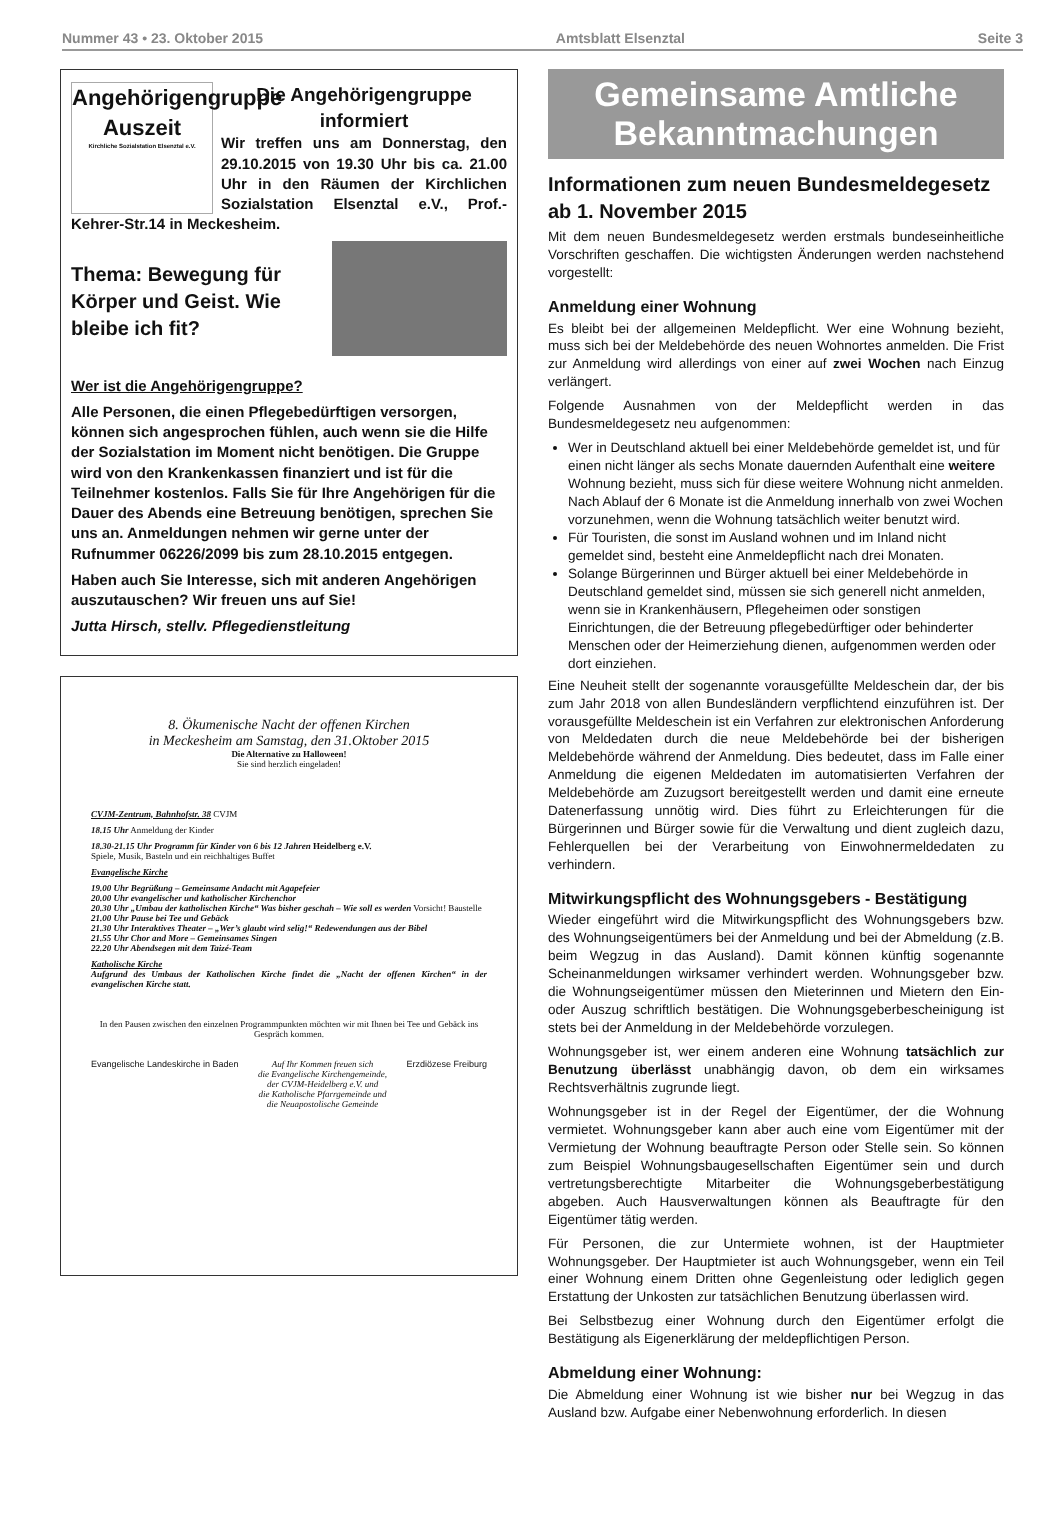Nummer 43 • 23. Oktober 2015 Amtsblatt Elsenztal Seite 3
Angehörigengruppe
Auszeit
Kirchliche Sozialstation Elsenztal e.V.
Die Angehörigengruppe informiert
Wir treffen uns am Donnerstag, den 29.10.2015 von 19.30 Uhr bis ca. 21.00 Uhr in den Räumen der Kirchlichen Sozialstation Elsenztal e.V., Prof.-Kehrer-Str.14 in Meckesheim.
Thema: Bewegung für Körper und Geist. Wie bleibe ich fit?
Wer ist die Angehörigengruppe?
Alle Personen, die einen Pflegebedürftigen versorgen, können sich angesprochen fühlen, auch wenn sie die Hilfe der Sozialstation im Moment nicht benötigen. Die Gruppe wird von den Krankenkassen finanziert und ist für die Teilnehmer kostenlos. Falls Sie für Ihre Angehörigen für die Dauer des Abends eine Betreuung benötigen, sprechen Sie uns an. Anmeldungen nehmen wir gerne unter der Rufnummer 06226/2099 bis zum 28.10.2015 entgegen.
Haben auch Sie Interesse, sich mit anderen Angehörigen auszutauschen? Wir freuen uns auf Sie!
Jutta Hirsch, stellv. Pflegedienstleitung
8. Ökumenische Nacht der offenen Kirchen
in Meckesheim am Samstag, den 31.Oktober 2015
Die Alternative zu Halloween!
Sie sind herzlich eingeladen!
CVJM-Zentrum, Bahnhofstr. 38 CVJM
18.15 Uhr Anmeldung der Kinder
18.30-21.15 Uhr Programm für Kinder von 6 bis 12 Jahren Heidelberg e.V.
Spiele, Musik, Basteln und ein reichhaltiges Buffet
Evangelische Kirche
19.00 Uhr Begrüßung – Gemeinsame Andacht mit Agapefeier
20.00 Uhr evangelischer und katholischer Kirchenchor
20.30 Uhr „Umbau der katholischen Kirche“ Was bisher geschah – Wie soll es werden Vorsicht! Baustelle
21.00 Uhr Pause bei Tee und Gebäck
21.30 Uhr Interaktives Theater – „Wer’s glaubt wird selig!“ Redewendungen aus der Bibel
21.55 Uhr Chor and More – Gemeinsames Singen
22.20 Uhr Abendsegen mit dem Taizé-Team
Katholische Kirche
Aufgrund des Umbaus der Katholischen Kirche findet die „Nacht der offenen Kirchen“ in der evangelischen Kirche statt.
In den Pausen zwischen den einzelnen Programmpunkten möchten wir mit Ihnen bei Tee und Gebäck ins Gespräch kommen.
Evangelische Landeskirche in Baden Auf Ihr Kommen freuen sich
die Evangelische Kirchengemeinde,
der CVJM-Heidelberg e.V. und
die Katholische Pfarrgemeinde und
die Neuapostolische Gemeinde Erzdiözese Freiburg
Gemeinsame Amtliche Bekanntmachungen
Informationen zum neuen Bundesmeldegesetz ab 1. November 2015
Mit dem neuen Bundesmeldegesetz werden erstmals bundeseinheitliche Vorschriften geschaffen. Die wichtigsten Änderungen werden nachstehend vorgestellt:
Anmeldung einer Wohnung
Es bleibt bei der allgemeinen Meldepflicht. Wer eine Wohnung bezieht, muss sich bei der Meldebehörde des neuen Wohnortes anmelden. Die Frist zur Anmeldung wird allerdings von einer auf zwei Wochen nach Einzug verlängert.
Folgende Ausnahmen von der Meldepflicht werden in das Bundesmeldegesetz neu aufgenommen:
Wer in Deutschland aktuell bei einer Meldebehörde gemeldet ist, und für einen nicht länger als sechs Monate dauernden Aufenthalt eine weitere Wohnung bezieht, muss sich für diese weitere Wohnung nicht anmelden. Nach Ablauf der 6 Monate ist die Anmeldung innerhalb von zwei Wochen vorzunehmen, wenn die Wohnung tatsächlich weiter benutzt wird.
Für Touristen, die sonst im Ausland wohnen und im Inland nicht gemeldet sind, besteht eine Anmeldepflicht nach drei Monaten.
Solange Bürgerinnen und Bürger aktuell bei einer Meldebehörde in Deutschland gemeldet sind, müssen sie sich generell nicht anmelden, wenn sie in Krankenhäusern, Pflegeheimen oder sonstigen Einrichtungen, die der Betreuung pflegebedürftiger oder behinderter Menschen oder der Heimerziehung dienen, aufgenommen werden oder dort einziehen.
Eine Neuheit stellt der sogenannte vorausgefüllte Meldeschein dar, der bis zum Jahr 2018 von allen Bundesländern verpflichtend einzuführen ist. Der vorausgefüllte Meldeschein ist ein Verfahren zur elektronischen Anforderung von Meldedaten durch die neue Meldebehörde bei der bisherigen Meldebehörde während der Anmeldung. Dies bedeutet, dass im Falle einer Anmeldung die eigenen Meldedaten im automatisierten Verfahren der Meldebehörde am Zuzugsort bereitgestellt werden und damit eine erneute Datenerfassung unnötig wird. Dies führt zu Erleichterungen für die Bürgerinnen und Bürger sowie für die Verwaltung und dient zugleich dazu, Fehlerquellen bei der Verarbeitung von Einwohnermeldedaten zu verhindern.
Mitwirkungspflicht des Wohnungsgebers - Bestätigung
Wieder eingeführt wird die Mitwirkungspflicht des Wohnungsgebers bzw. des Wohnungseigentümers bei der Anmeldung und bei der Abmeldung (z.B. beim Wegzug in das Ausland). Damit können künftig sogenannte Scheinanmeldungen wirksamer verhindert werden. Wohnungsgeber bzw. die Wohnungseigentümer müssen den Mieterinnen und Mietern den Ein- oder Auszug schriftlich bestätigen. Die Wohnungsgeberbescheinigung ist stets bei der Anmeldung in der Meldebehörde vorzulegen.
Wohnungsgeber ist, wer einem anderen eine Wohnung tatsächlich zur Benutzung überlässt unabhängig davon, ob dem ein wirksames Rechtsverhältnis zugrunde liegt.
Wohnungsgeber ist in der Regel der Eigentümer, der die Wohnung vermietet. Wohnungsgeber kann aber auch eine vom Eigentümer mit der Vermietung der Wohnung beauftragte Person oder Stelle sein. So können zum Beispiel Wohnungsbaugesellschaften Eigentümer sein und durch vertretungsberechtigte Mitarbeiter die Wohnungsgeberbestätigung abgeben. Auch Hausverwaltungen können als Beauftragte für den Eigentümer tätig werden.
Für Personen, die zur Untermiete wohnen, ist der Hauptmieter Wohnungsgeber. Der Hauptmieter ist auch Wohnungsgeber, wenn ein Teil einer Wohnung einem Dritten ohne Gegenleistung oder lediglich gegen Erstattung der Unkosten zur tatsächlichen Benutzung überlassen wird.
Bei Selbstbezug einer Wohnung durch den Eigentümer erfolgt die Bestätigung als Eigenerklärung der meldepflichtigen Person.
Abmeldung einer Wohnung:
Die Abmeldung einer Wohnung ist wie bisher nur bei Wegzug in das Ausland bzw. Aufgabe einer Nebenwohnung erforderlich. In diesen